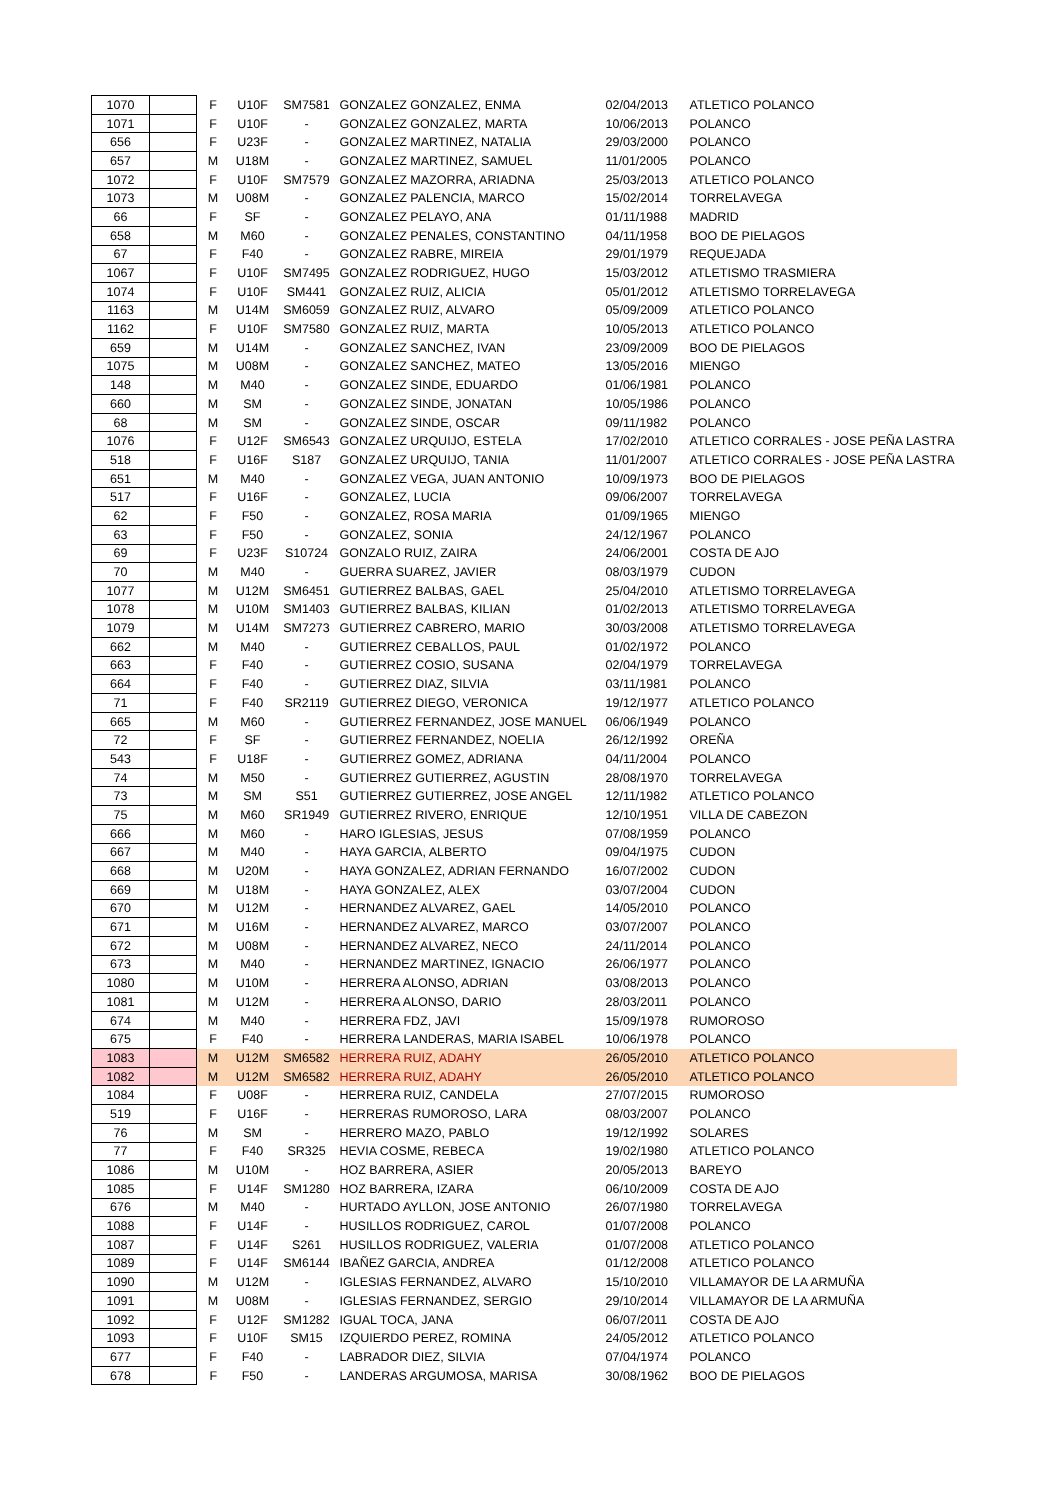| 1070 | | F | U10F | SM7581 | GONZALEZ GONZALEZ, ENMA | 02/04/2013 | ATLETICO POLANCO |
| 1071 | | F | U10F | - | GONZALEZ GONZALEZ, MARTA | 10/06/2013 | POLANCO |
| 656 | | F | U23F | - | GONZALEZ MARTINEZ, NATALIA | 29/03/2000 | POLANCO |
| 657 | | M | U18M | - | GONZALEZ MARTINEZ, SAMUEL | 11/01/2005 | POLANCO |
| 1072 | | F | U10F | SM7579 | GONZALEZ MAZORRA, ARIADNA | 25/03/2013 | ATLETICO POLANCO |
| 1073 | | M | U08M | - | GONZALEZ PALENCIA, MARCO | 15/02/2014 | TORRELAVEGA |
| 66 | | F | SF | - | GONZALEZ PELAYO, ANA | 01/11/1988 | MADRID |
| 658 | | M | M60 | - | GONZALEZ PENALES, CONSTANTINO | 04/11/1958 | BOO DE PIELAGOS |
| 67 | | F | F40 | - | GONZALEZ RABRE, MIREIA | 29/01/1979 | REQUEJADA |
| 1067 | | F | U10F | SM7495 | GONZALEZ RODRIGUEZ, HUGO | 15/03/2012 | ATLETISMO TRASMIERA |
| 1074 | | F | U10F | SM441 | GONZALEZ RUIZ, ALICIA | 05/01/2012 | ATLETISMO TORRELAVEGA |
| 1163 | | M | U14M | SM6059 | GONZALEZ RUIZ, ALVARO | 05/09/2009 | ATLETICO POLANCO |
| 1162 | | F | U10F | SM7580 | GONZALEZ RUIZ, MARTA | 10/05/2013 | ATLETICO POLANCO |
| 659 | | M | U14M | - | GONZALEZ SANCHEZ, IVAN | 23/09/2009 | BOO DE PIELAGOS |
| 1075 | | M | U08M | - | GONZALEZ SANCHEZ, MATEO | 13/05/2016 | MIENGO |
| 148 | | M | M40 | - | GONZALEZ SINDE, EDUARDO | 01/06/1981 | POLANCO |
| 660 | | M | SM | - | GONZALEZ SINDE, JONATAN | 10/05/1986 | POLANCO |
| 68 | | M | SM | - | GONZALEZ SINDE, OSCAR | 09/11/1982 | POLANCO |
| 1076 | | F | U12F | SM6543 | GONZALEZ URQUIJO, ESTELA | 17/02/2010 | ATLETICO CORRALES - JOSE PEÑA LASTRA |
| 518 | | F | U16F | S187 | GONZALEZ URQUIJO, TANIA | 11/01/2007 | ATLETICO CORRALES - JOSE PEÑA LASTRA |
| 651 | | M | M40 | - | GONZALEZ VEGA, JUAN ANTONIO | 10/09/1973 | BOO DE PIELAGOS |
| 517 | | F | U16F | - | GONZALEZ, LUCIA | 09/06/2007 | TORRELAVEGA |
| 62 | | F | F50 | - | GONZALEZ, ROSA MARIA | 01/09/1965 | MIENGO |
| 63 | | F | F50 | - | GONZALEZ, SONIA | 24/12/1967 | POLANCO |
| 69 | | F | U23F | S10724 | GONZALO RUIZ, ZAIRA | 24/06/2001 | COSTA DE AJO |
| 70 | | M | M40 | - | GUERRA SUAREZ, JAVIER | 08/03/1979 | CUDON |
| 1077 | | M | U12M | SM6451 | GUTIERREZ BALBAS, GAEL | 25/04/2010 | ATLETISMO TORRELAVEGA |
| 1078 | | M | U10M | SM1403 | GUTIERREZ BALBAS, KILIAN | 01/02/2013 | ATLETISMO TORRELAVEGA |
| 1079 | | M | U14M | SM7273 | GUTIERREZ CABRERO, MARIO | 30/03/2008 | ATLETISMO TORRELAVEGA |
| 662 | | M | M40 | - | GUTIERREZ CEBALLOS, PAUL | 01/02/1972 | POLANCO |
| 663 | | F | F40 | - | GUTIERREZ COSIO, SUSANA | 02/04/1979 | TORRELAVEGA |
| 664 | | F | F40 | - | GUTIERREZ DIAZ, SILVIA | 03/11/1981 | POLANCO |
| 71 | | F | F40 | SR2119 | GUTIERREZ DIEGO, VERONICA | 19/12/1977 | ATLETICO POLANCO |
| 665 | | M | M60 | - | GUTIERREZ FERNANDEZ, JOSE MANUEL | 06/06/1949 | POLANCO |
| 72 | | F | SF | - | GUTIERREZ FERNANDEZ, NOELIA | 26/12/1992 | OREÑA |
| 543 | | F | U18F | - | GUTIERREZ GOMEZ, ADRIANA | 04/11/2004 | POLANCO |
| 74 | | M | M50 | - | GUTIERREZ GUTIERREZ, AGUSTIN | 28/08/1970 | TORRELAVEGA |
| 73 | | M | SM | S51 | GUTIERREZ GUTIERREZ, JOSE ANGEL | 12/11/1982 | ATLETICO POLANCO |
| 75 | | M | M60 | SR1949 | GUTIERREZ RIVERO, ENRIQUE | 12/10/1951 | VILLA DE CABEZON |
| 666 | | M | M60 | - | HARO IGLESIAS, JESUS | 07/08/1959 | POLANCO |
| 667 | | M | M40 | - | HAYA GARCIA, ALBERTO | 09/04/1975 | CUDON |
| 668 | | M | U20M | - | HAYA GONZALEZ, ADRIAN FERNANDO | 16/07/2002 | CUDON |
| 669 | | M | U18M | - | HAYA GONZALEZ, ALEX | 03/07/2004 | CUDON |
| 670 | | M | U12M | - | HERNANDEZ ALVAREZ, GAEL | 14/05/2010 | POLANCO |
| 671 | | M | U16M | - | HERNANDEZ ALVAREZ, MARCO | 03/07/2007 | POLANCO |
| 672 | | M | U08M | - | HERNANDEZ ALVAREZ, NECO | 24/11/2014 | POLANCO |
| 673 | | M | M40 | - | HERNANDEZ MARTINEZ, IGNACIO | 26/06/1977 | POLANCO |
| 1080 | | M | U10M | - | HERRERA ALONSO, ADRIAN | 03/08/2013 | POLANCO |
| 1081 | | M | U12M | - | HERRERA ALONSO, DARIO | 28/03/2011 | POLANCO |
| 674 | | M | M40 | - | HERRERA FDZ, JAVI | 15/09/1978 | RUMOROSO |
| 675 | | F | F40 | - | HERRERA LANDERAS, MARIA ISABEL | 10/06/1978 | POLANCO |
| 1083 | | M | U12M | SM6582 | HERRERA RUIZ, ADAHY | 26/05/2010 | ATLETICO POLANCO |
| 1082 | | M | U12M | SM6582 | HERRERA RUIZ, ADAHY | 26/05/2010 | ATLETICO POLANCO |
| 1084 | | F | U08F | - | HERRERA RUIZ, CANDELA | 27/07/2015 | RUMOROSO |
| 519 | | F | U16F | - | HERRERAS RUMOROSO, LARA | 08/03/2007 | POLANCO |
| 76 | | M | SM | - | HERRERO MAZO, PABLO | 19/12/1992 | SOLARES |
| 77 | | F | F40 | SR325 | HEVIA COSME, REBECA | 19/02/1980 | ATLETICO POLANCO |
| 1086 | | M | U10M | - | HOZ BARRERA, ASIER | 20/05/2013 | BAREYO |
| 1085 | | F | U14F | SM1280 | HOZ BARRERA, IZARA | 06/10/2009 | COSTA DE AJO |
| 676 | | M | M40 | - | HURTADO AYLLON, JOSE ANTONIO | 26/07/1980 | TORRELAVEGA |
| 1088 | | F | U14F | - | HUSILLOS RODRIGUEZ, CAROL | 01/07/2008 | POLANCO |
| 1087 | | F | U14F | S261 | HUSILLOS RODRIGUEZ, VALERIA | 01/07/2008 | ATLETICO POLANCO |
| 1089 | | F | U14F | SM6144 | IBAÑEZ GARCIA, ANDREA | 01/12/2008 | ATLETICO POLANCO |
| 1090 | | M | U12M | - | IGLESIAS FERNANDEZ, ALVARO | 15/10/2010 | VILLAMAYOR DE LA ARMUÑA |
| 1091 | | M | U08M | - | IGLESIAS FERNANDEZ, SERGIO | 29/10/2014 | VILLAMAYOR DE LA ARMUÑA |
| 1092 | | F | U12F | SM1282 | IGUAL TOCA, JANA | 06/07/2011 | COSTA DE AJO |
| 1093 | | F | U10F | SM15 | IZQUIERDO PEREZ, ROMINA | 24/05/2012 | ATLETICO POLANCO |
| 677 | | F | F40 | - | LABRADOR DIEZ, SILVIA | 07/04/1974 | POLANCO |
| 678 | | F | F50 | - | LANDERAS ARGUMOSA, MARISA | 30/08/1962 | BOO DE PIELAGOS |